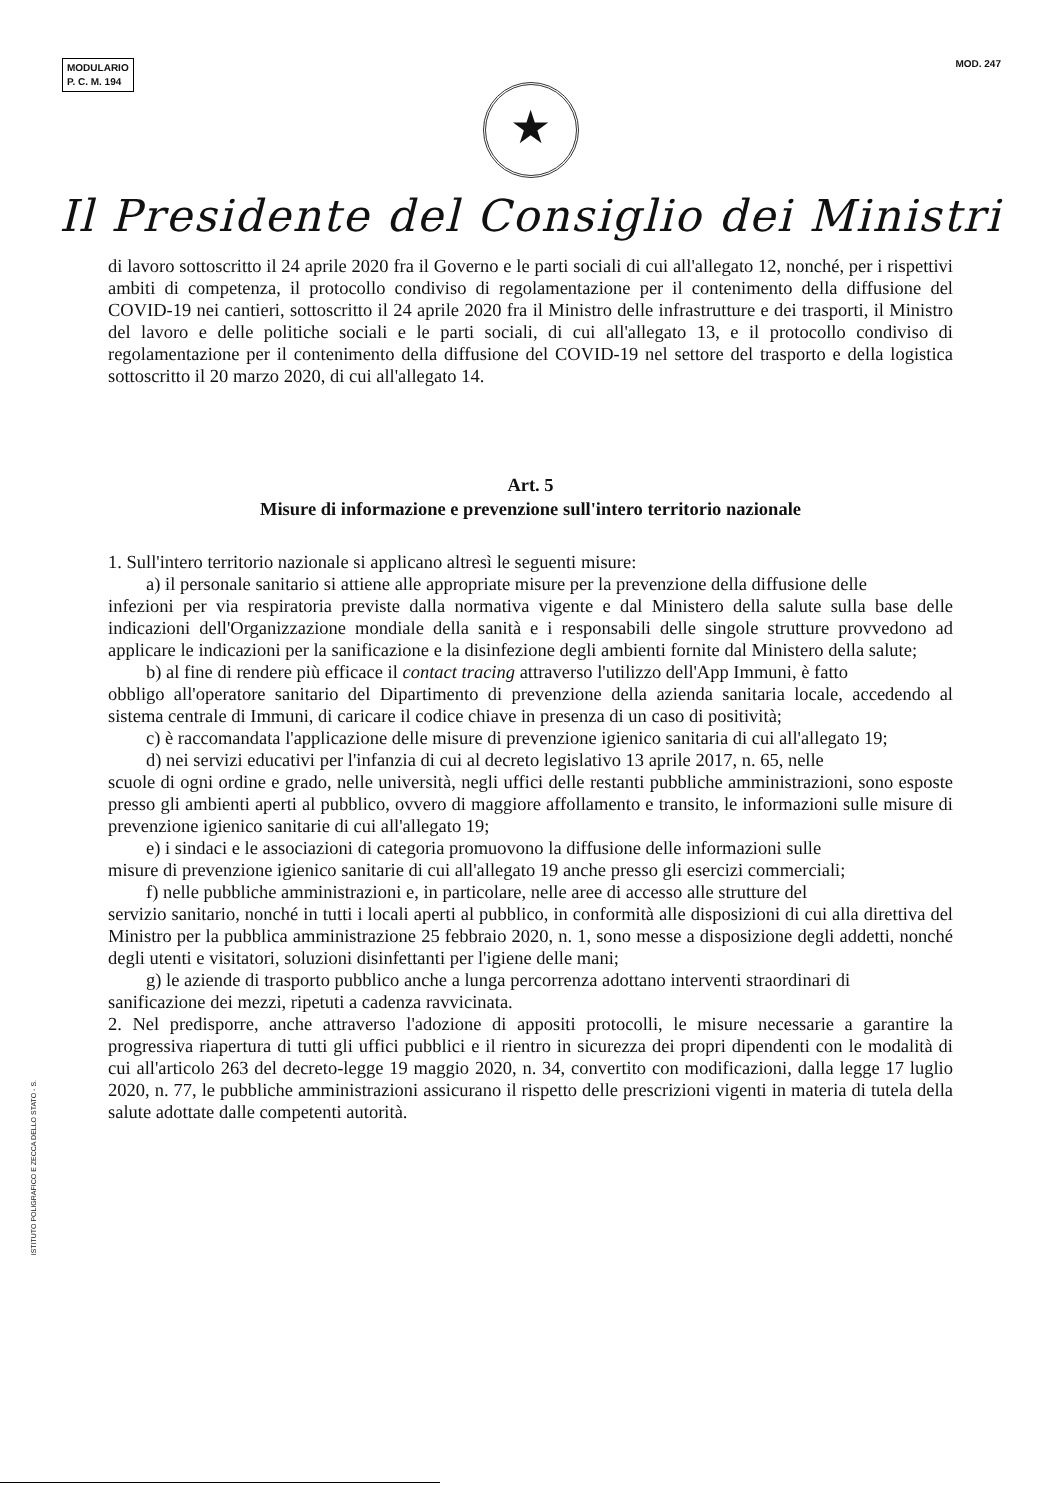MODULARIO
P. C. M. 194
MOD. 247
★
Il Presidente del Consiglio dei Ministri
di lavoro sottoscritto il 24 aprile 2020 fra il Governo e le parti sociali di cui all'allegato 12, nonché, per i rispettivi ambiti di competenza, il protocollo condiviso di regolamentazione per il contenimento della diffusione del COVID-19 nei cantieri, sottoscritto il 24 aprile 2020 fra il Ministro delle infrastrutture e dei trasporti, il Ministro del lavoro e delle politiche sociali e le parti sociali, di cui all'allegato 13, e il protocollo condiviso di regolamentazione per il contenimento della diffusione del COVID-19 nel settore del trasporto e della logistica sottoscritto il 20 marzo 2020, di cui all'allegato 14.
Art. 5
Misure di informazione e prevenzione sull'intero territorio nazionale
1. Sull'intero territorio nazionale si applicano altresì le seguenti misure:
a) il personale sanitario si attiene alle appropriate misure per la prevenzione della diffusione delle
infezioni per via respiratoria previste dalla normativa vigente e dal Ministero della salute sulla base delle indicazioni dell'Organizzazione mondiale della sanità e i responsabili delle singole strutture provvedono ad applicare le indicazioni per la sanificazione e la disinfezione degli ambienti fornite dal Ministero della salute;
b) al fine di rendere più efficace il contact tracing attraverso l'utilizzo dell'App Immuni, è fatto
obbligo all'operatore sanitario del Dipartimento di prevenzione della azienda sanitaria locale, accedendo al sistema centrale di Immuni, di caricare il codice chiave in presenza di un caso di positività;
c) è raccomandata l'applicazione delle misure di prevenzione igienico sanitaria di cui all'allegato 19;
d) nei servizi educativi per l'infanzia di cui al decreto legislativo 13 aprile 2017, n. 65, nelle
scuole di ogni ordine e grado, nelle università, negli uffici delle restanti pubbliche amministrazioni, sono esposte presso gli ambienti aperti al pubblico, ovvero di maggiore affollamento e transito, le informazioni sulle misure di prevenzione igienico sanitarie di cui all'allegato 19;
e) i sindaci e le associazioni di categoria promuovono la diffusione delle informazioni sulle
misure di prevenzione igienico sanitarie di cui all'allegato 19 anche presso gli esercizi commerciali;
f) nelle pubbliche amministrazioni e, in particolare, nelle aree di accesso alle strutture del
servizio sanitario, nonché in tutti i locali aperti al pubblico, in conformità alle disposizioni di cui alla direttiva del Ministro per la pubblica amministrazione 25 febbraio 2020, n. 1, sono messe a disposizione degli addetti, nonché degli utenti e visitatori, soluzioni disinfettanti per l'igiene delle mani;
g) le aziende di trasporto pubblico anche a lunga percorrenza adottano interventi straordinari di
sanificazione dei mezzi, ripetuti a cadenza ravvicinata.
2. Nel predisporre, anche attraverso l'adozione di appositi protocolli, le misure necessarie a garantire la progressiva riapertura di tutti gli uffici pubblici e il rientro in sicurezza dei propri dipendenti con le modalità di cui all'articolo 263 del decreto-legge 19 maggio 2020, n. 34, convertito con modificazioni, dalla legge 17 luglio 2020, n. 77, le pubbliche amministrazioni assicurano il rispetto delle prescrizioni vigenti in materia di tutela della salute adottate dalle competenti autorità.
ISTITUTO POLIGRAFICO E ZECCA DELLO STATO - S.